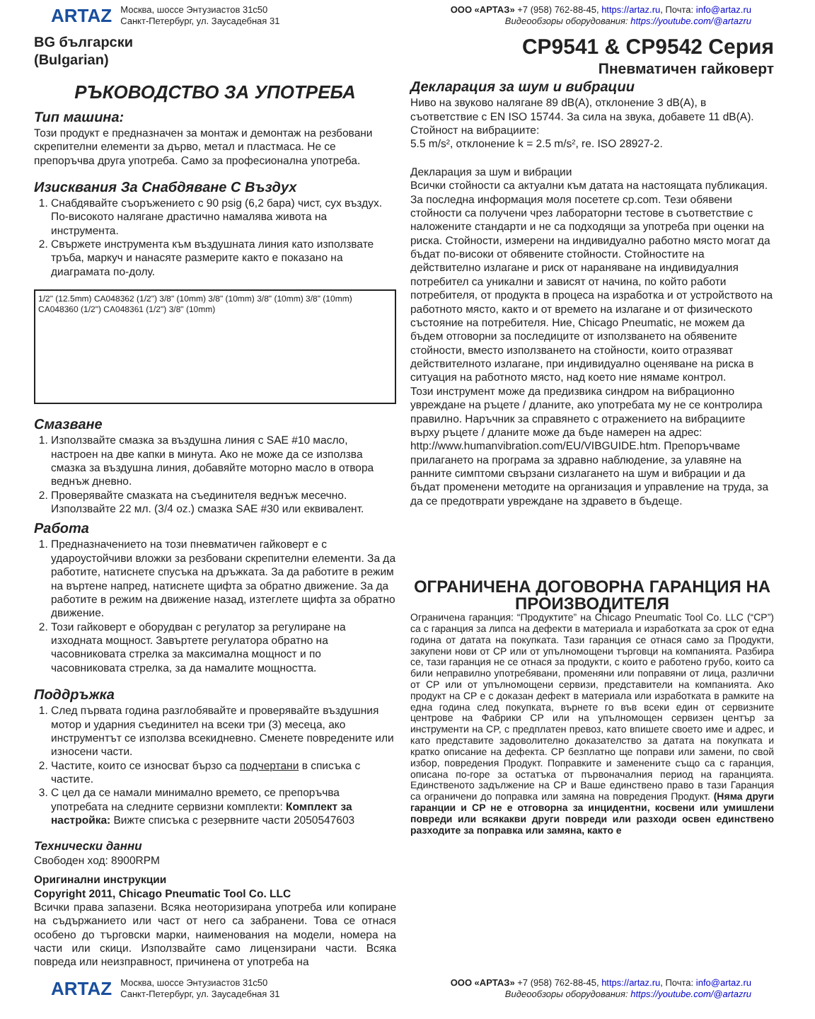ARTAZ
Москва, шоссе Энтузиастов 31с50
Санкт-Петербург, ул. Заусадебная 31
ООО «АРТАЗ» +7 (958) 762-88-45, https://artaz.ru, Почта: info@artaz.ru
Видеообзоры оборудования: https://youtube.com/@artazru
BG български
(Bulgarian)
CP9541 & CP9542 Серия
Пневматичен гайковерт
РЪКОВОДСТВО ЗА УПОТРЕБА
Тип машина:
Този продукт е предназначен за монтаж и демонтаж на резбовани скрепителни елементи за дърво, метал и пластмаса. Не се препоръчва друга употреба. Само за професионална употреба.
Изисквания За Снабдяване С Въздух
1. Снабдявайте съоръжението с 90 psig (6,2 бара) чист, сух въздух. По-високото налягане драстично намалява живота на инструмента.
2. Свържете инструмента към въздушната линия като използвате тръба, маркуч и нанасяте размерите както е показано на диаграмата по-долу.
1/2" (12.5mm) CA048362 (1/2") 3/8" (10mm) 3/8" (10mm) 3/8" (10mm) 3/8" (10mm) CA048360 (1/2") CA048361 (1/2") 3/8" (10mm)
Смазване
1. Използвайте смазка за въздушна линия с SAE #10 масло, настроен на две капки в минута. Ако не може да се използва смазка за въздушна линия, добавяйте моторно масло в отвора веднъж дневно.
2. Проверявайте смазката на съединителя веднъж месечно. Използвайте 22 мл. (3/4 oz.) смазка SAE #30 или еквивалент.
Работа
1. Предназначението на този пневматичен гайковерт е с удароустойчиви вложки за резбовани скрепителни елементи. За да работите, натиснете спусъка на дръжката. За да работите в режим на въртене напред, натиснете щифта за обратно движение. За да работите в режим на движение назад, изтеглете щифта за обратно движение.
2. Този гайковерт е оборудван с регулатор за регулиране на изходната мощност. Завъртете регулатора обратно на часовниковата стрелка за максимална мощност и по часовниковата стрелка, за да намалите мощността.
Поддръжка
1. След първата година разглобявайте и проверявайте въздушния мотор и ударния съединител на всеки три (3) месеца, ако инструментът се използва всекидневно. Сменете повредените или износени части.
2. Частите, които се износват бързо са подчертани в списъка с частите.
3. С цел да се намали минимално времето, се препоръчва употребата на следните сервизни комплекти: Комплект за настройка: Вижте списъка с резервните части 2050547603
Технически данни
Свободен ход: 8900RPM
Оригинални инструкции
Copyright 2011, Chicago Pneumatic Tool Co. LLC
Всички права запазени. Всяка неоторизирана употреба или копиране на съдържанието или част от него са забранени. Това се отнася особено до търговски марки, наименования на модели, номера на части или скици. Използвайте само лицензирани части. Всяка повреда или неизправност, причинена от употреба на
Декларация за шум и вибрации
Ниво на звуково налягане 89 dB(A), отклонение 3 dB(A), в съответствие с EN ISO 15744. За сила на звука, добавете 11 dB(A).
Стойност на вибрациите:
5.5 m/s², отклонение k = 2.5 m/s², re. ISO 28927-2.
Декларация за шум и вибрации
Всички стойности са актуални към датата на настоящата публикация. За последна информация моля посетете cp.com. Тези обявени стойности са получени чрез лабораторни тестове в съответствие с наложените стандарти и не са подходящи за употреба при оценки на риска. Стойности, измерени на индивидуално работно място могат да бъдат по-високи от обявените стойности. Стойностите на действително излагане и риск от нараняване на индивидуалния потребител са уникални и зависят от начина, по който работи потребителя, от продукта в процеса на изработка и от устройството на работното място, както и от времето на излагане и от физическото състояние на потребителя. Ние, Chicago Pneumatic, не можем да бъдем отговорни за последиците от използването на обявените стойности, вместо използването на стойности, които отразяват действителното излагане, при индивидуално оценяване на риска в ситуация на работното място, над което ние нямаме контрол.
Този инструмент може да предизвика синдром на вибрационно увреждане на ръцете / дланите, ако употребата му не се контролира правилно. Наръчник за справянето с отражението на вибрациите върху ръцете / дланите може да бъде намерен на адрес: http://www.humanvibration.com/EU/VIBGUIDE.htm. Препоръчваме прилагането на програма за здравно наблюдение, за улавяне на ранните симптоми свързани сизлагането на шум и вибрации и да бъдат променени методите на организация и управление на труда, за да се предотврати увреждане на здравето в бъдеще.
ОГРАНИЧЕНА ДОГОВОРНА ГАРАНЦИЯ НА ПРОИЗВОДИТЕЛЯ
Ограничена гаранция: “Продуктите” на Chicago Pneumatic Tool Co. LLC (“CP”) са с гаранция за липса на дефекти в материала и изработката за срок от една година от датата на покупката. Тази гаранция се отнася само за Продукти, закупени нови от CP или от упълномощени търговци на компанията. Разбира се, тази гаранция не се отнася за продукти, с които е работено грубо, които са били неправилно употребявани, променяни или поправяни от лица, различни от CP или от упълномощени сервизи, представители на компанията. Ако продукт на CP е с доказан дефект в материала или изработката в рамките на една година след покупката, върнете го във всеки един от сервизните центрове на Фабрики CP или на упълномощен сервизен център за инструменти на CP, с предплатен превоз, като впишете своето име и адрес, и като представите задоволително доказателство за датата на покупката и кратко описание на дефекта. CP безплатно ще поправи или замени, по свой избор, повредения Продукт. Поправките и заменените също са с гаранция, описана по-горе за остатъка от първоначалния период на гаранцията. Единственото задължение на CP и Ваше единствено право в тази Гаранция са ограничени до поправка или замяна на повредения Продукт. (Няма други гаранции и CP не е отговорна за инцидентни, косвени или умишлени повреди или всякакви други повреди или разходи освен единствено разходите за поправка или замяна, както е
ARTAZ
Москва, шоссе Энтузиастов 31с50
Санкт-Петербург, ул. Заусадебная 31
ООО «АРТАЗ» +7 (958) 762-88-45, https://artaz.ru, Почта: info@artaz.ru
Видеообзоры оборудования: https://youtube.com/@artazru